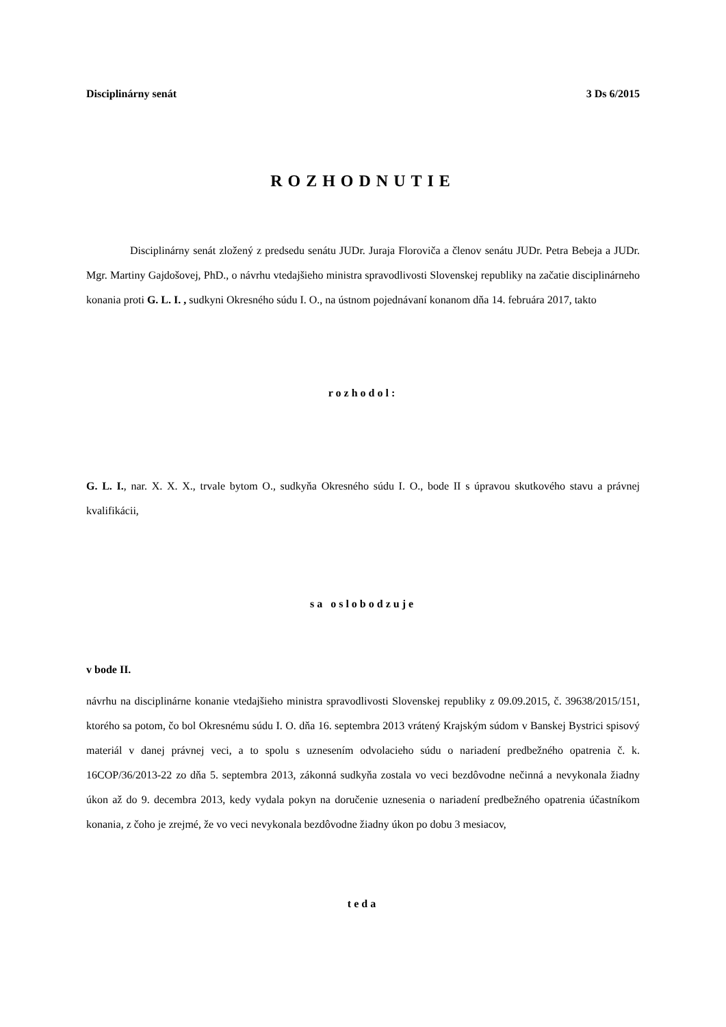Disciplinárny senát 3 Ds 6/2015
ROZHODNUTIE
Disciplinárny senát zložený z predsedu senátu JUDr. Juraja Floroviča a členov senátu JUDr. Petra Bebeja a JUDr. Mgr. Martiny Gajdošovej, PhD., o návrhu vtedajšieho ministra spravodlivosti Slovenskej republiky na začatie disciplinárneho konania proti G. L. I. , sudkyni Okresného súdu I. O., na ústnom pojednávaní konanom dňa 14. februára 2017, takto
rozhodol:
G. L. I., nar. X. X. X., trvale bytom O., sudkyňa Okresného súdu I. O., bode II s úpravou skutkového stavu a právnej kvalifikácii,
sa oslobodzuje
v bode II.
návrhu na disciplinárne konanie vtedajšieho ministra spravodlivosti Slovenskej republiky z 09.09.2015, č. 39638/2015/151, ktorého sa potom, čo bol Okresnému súdu I. O. dňa 16. septembra 2013 vrátený Krajským súdom v Banskej Bystrici spisový materiál v danej právnej veci, a to spolu s uznesením odvolacieho súdu o nariadení predbežného opatrenia č. k. 16COP/36/2013-22 zo dňa 5. septembra 2013, zákonná sudkyňa zostala vo veci bezdôvodne nečinná a nevykonala žiadny úkon až do 9. decembra 2013, kedy vydala pokyn na doručenie uznesenia o nariadení predbežného opatrenia účastníkom konania, z čoho je zrejmé, že vo veci nevykonala bezdôvodne žiadny úkon po dobu 3 mesiacov,
teda